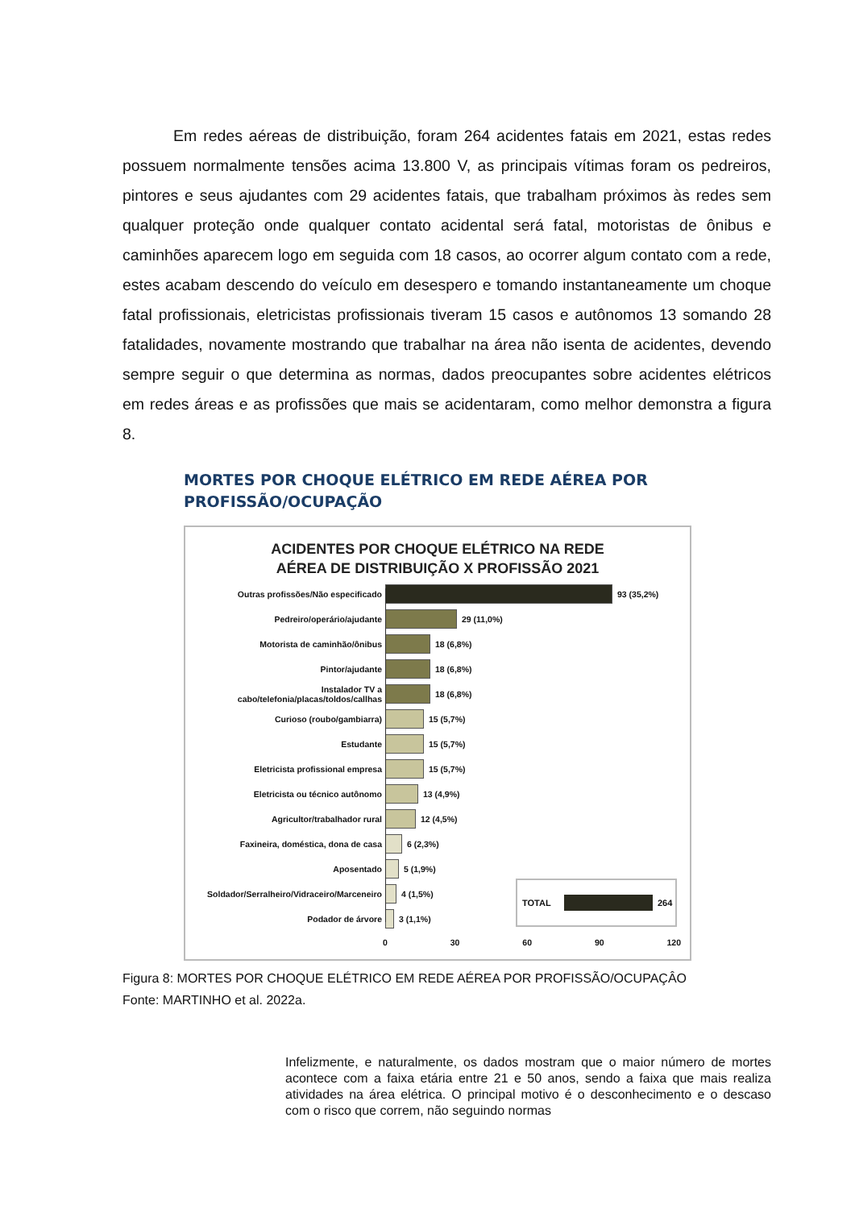Em redes aéreas de distribuição, foram 264 acidentes fatais em 2021, estas redes possuem normalmente tensões acima 13.800 V, as principais vítimas foram os pedreiros, pintores e seus ajudantes com 29 acidentes fatais, que trabalham próximos às redes sem qualquer proteção onde qualquer contato acidental será fatal, motoristas de ônibus e caminhões aparecem logo em seguida com 18 casos, ao ocorrer algum contato com a rede, estes acabam descendo do veículo em desespero e tomando instantaneamente um choque fatal profissionais, eletricistas profissionais tiveram 15 casos e autônomos 13 somando 28 fatalidades, novamente mostrando que trabalhar na área não isenta de acidentes, devendo sempre seguir o que determina as normas, dados preocupantes sobre acidentes elétricos em redes áreas e as profissões que mais se acidentaram, como melhor demonstra a figura 8.
MORTES POR CHOQUE ELÉTRICO EM REDE AÉREA POR
PROFISSÃO/OCUPAÇÃO
ACIDENTES POR CHOQUE ELÉTRICO NA REDE
AÉREA DE DISTRIBUIÇÃO X PROFISSÃO 2021
Outras profissões/Não especificado 93 (35,2%)
Pedreiro/operário/ajudante 29 (11,0%)
Motorista de caminhão/ônibus 18 (6,8%)
Pintor/ajudante 18 (6,8%)
Instalador TV a cabo/telefonia/placas/toldos/callhas
18 (6,8%)
Curioso (roubo/gambiarra) 15 (5,7%)
Estudante 15 (5,7%)
Eletricista profissional empresa 15 (5,7%)
Eletricista ou técnico autônomo 13 (4,9%)
Agricultor/trabalhador rural 12 (4,5%)
Faxineira, doméstica, dona de casa 6 (2,3%)
Aposentado 5 (1,9%)
Soldador/Serralheiro/Vidraceiro/Marceneiro
4 (1,5%)
Podador de árvore 3 (1,1%)
0 30 60 90 120
TOTAL 264
Figura 8: MORTES POR CHOQUE ELÉTRICO EM REDE AÉREA POR PROFISSÃO/OCUPAÇÂO
Fonte: MARTINHO et al. 2022a.
Infelizmente, e naturalmente, os dados mostram que o maior número de mortes acontece com a faixa etária entre 21 e 50 anos, sendo a faixa que mais realiza atividades na área elétrica. O principal motivo é o desconhecimento e o descaso com o risco que correm, não seguindo normas